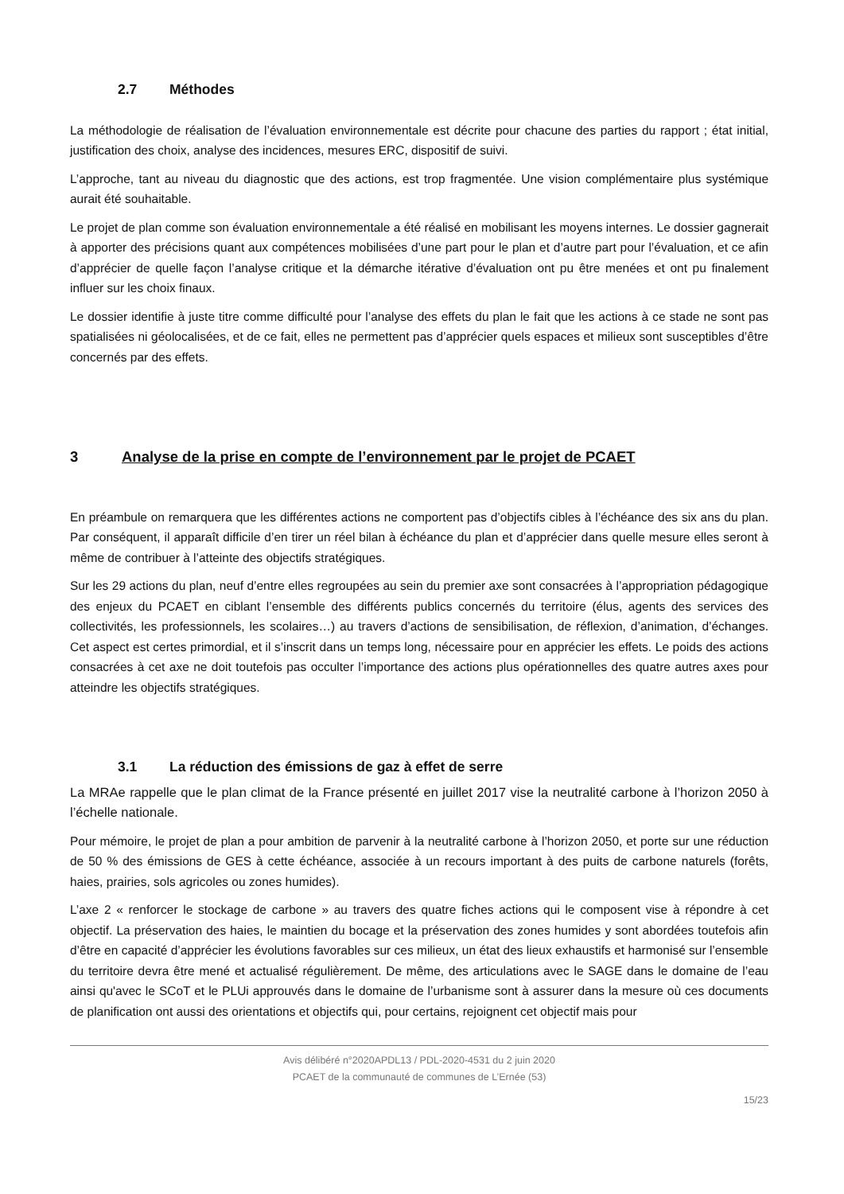2.7 Méthodes
La méthodologie de réalisation de l’évaluation environnementale est décrite pour chacune des parties du rapport ; état initial, justification des choix, analyse des incidences, mesures ERC, dispositif de suivi.
L’approche, tant au niveau du diagnostic que des actions, est trop fragmentée. Une vision complémentaire plus systémique aurait été souhaitable.
Le projet de plan comme son évaluation environnementale a été réalisé en mobilisant les moyens internes. Le dossier gagnerait à apporter des précisions quant aux compétences mobilisées d’une part pour le plan et d’autre part pour l’évaluation, et ce afin d’apprécier de quelle façon l’analyse critique et la démarche itérative d’évaluation ont pu être menées et ont pu finalement influer sur les choix finaux.
Le dossier identifie à juste titre comme difficulté pour l’analyse des effets du plan le fait que les actions à ce stade ne sont pas spatialisées ni géolocalisées, et de ce fait, elles ne permettent pas d’apprécier quels espaces et milieux sont susceptibles d’être concernés par des effets.
3 Analyse de la prise en compte de l’environnement par le projet de PCAET
En préambule on remarquera que les différentes actions ne comportent pas d’objectifs cibles à l’échéance des six ans du plan. Par conséquent, il apparaît difficile d’en tirer un réel bilan à échéance du plan et d’apprécier dans quelle mesure elles seront à même de contribuer à l’atteinte des objectifs stratégiques.
Sur les 29 actions du plan, neuf d’entre elles regroupées au sein du premier axe sont consacrées à l’appropriation pédagogique des enjeux du PCAET en ciblant l’ensemble des différents publics concernés du territoire (élus, agents des services des collectivités, les professionnels, les scolaires…) au travers d’actions de sensibilisation, de réflexion, d’animation, d’échanges. Cet aspect est certes primordial, et il s’inscrit dans un temps long, nécessaire pour en apprécier les effets. Le poids des actions consacrées à cet axe ne doit toutefois pas occulter l’importance des actions plus opérationnelles des quatre autres axes pour atteindre les objectifs stratégiques.
3.1 La réduction des émissions de gaz à effet de serre
La MRAe rappelle que le plan climat de la France présenté en juillet 2017 vise la neutralité carbone à l’horizon 2050 à l’échelle nationale.
Pour mémoire, le projet de plan a pour ambition de parvenir à la neutralité carbone à l’horizon 2050, et porte sur une réduction de 50 % des émissions de GES à cette échéance, associée à un recours important à des puits de carbone naturels (forêts, haies, prairies, sols agricoles ou zones humides).
L’axe 2 « renforcer le stockage de carbone » au travers des quatre fiches actions qui le composent vise à répondre à cet objectif. La préservation des haies, le maintien du bocage et la préservation des zones humides y sont abordées toutefois afin d’être en capacité d’apprécier les évolutions favorables sur ces milieux, un état des lieux exhaustifs et harmonisé sur l’ensemble du territoire devra être mené et actualisé régulièrement. De même, des articulations avec le SAGE dans le domaine de l’eau ainsi qu'avec le SCoT et le PLUi approuvés dans le domaine de l’urbanisme sont à assurer dans la mesure où ces documents de planification ont aussi des orientations et objectifs qui, pour certains, rejoignent cet objectif mais pour
Avis délibéré n°2020APDL13 / PDL-2020-4531 du 2 juin 2020
PCAET de la communauté de communes de L’Ernée (53)
15/23